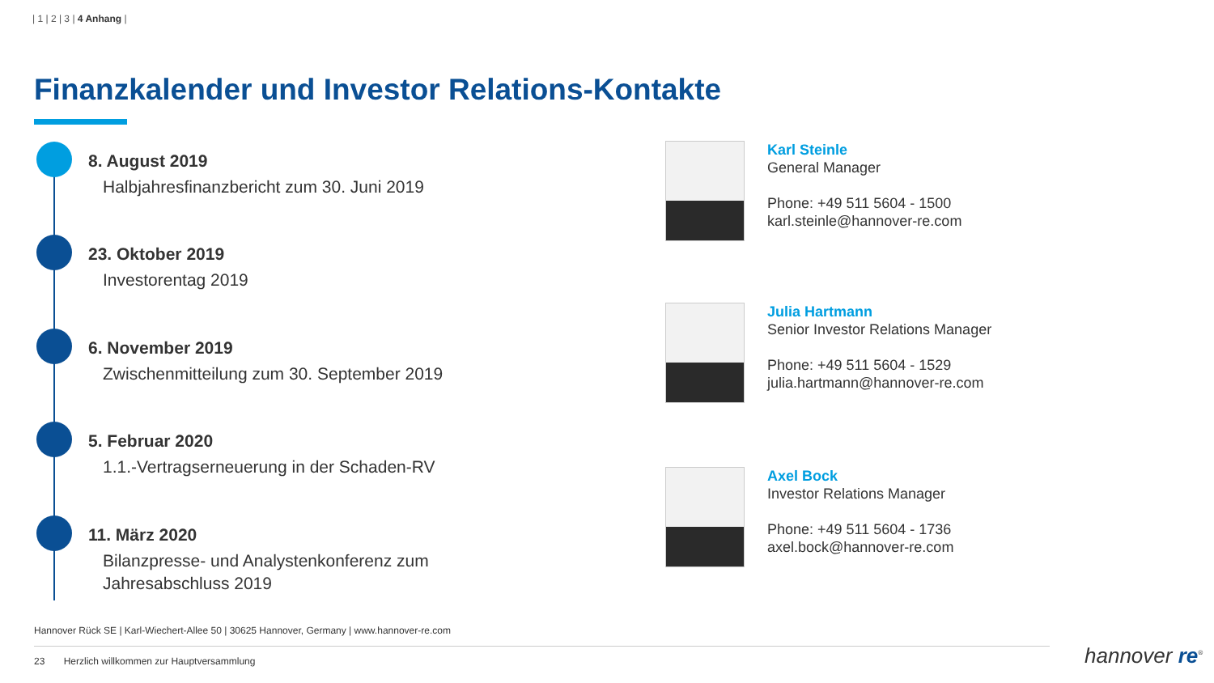| 1 | 2 | 3 | 4 Anhang |
Finanzkalender und Investor Relations-Kontakte
8. August 2019
Halbjahresfinanzbericht zum 30. Juni 2019
23. Oktober 2019
Investorentag 2019
6. November 2019
Zwischenmitteilung zum 30. September 2019
5. Februar 2020
1.1.-Vertragserneuerung in der Schaden-RV
11. März 2020
Bilanzpresse- und Analystenkonferenz zum
Jahresabschluss 2019
Karl Steinle
General Manager
Phone: +49 511 5604 - 1500
karl.steinle@hannover-re.com
Julia Hartmann
Senior Investor Relations Manager
Phone: +49 511 5604 - 1529
julia.hartmann@hannover-re.com
Axel Bock
Investor Relations Manager
Phone: +49 511 5604 - 1736
axel.bock@hannover-re.com
Hannover Rück SE | Karl-Wiechert-Allee 50 | 30625 Hannover, Germany | www.hannover-re.com
23 Herzlich willkommen zur Hauptversammlung
hannover re<sup>®</sup>